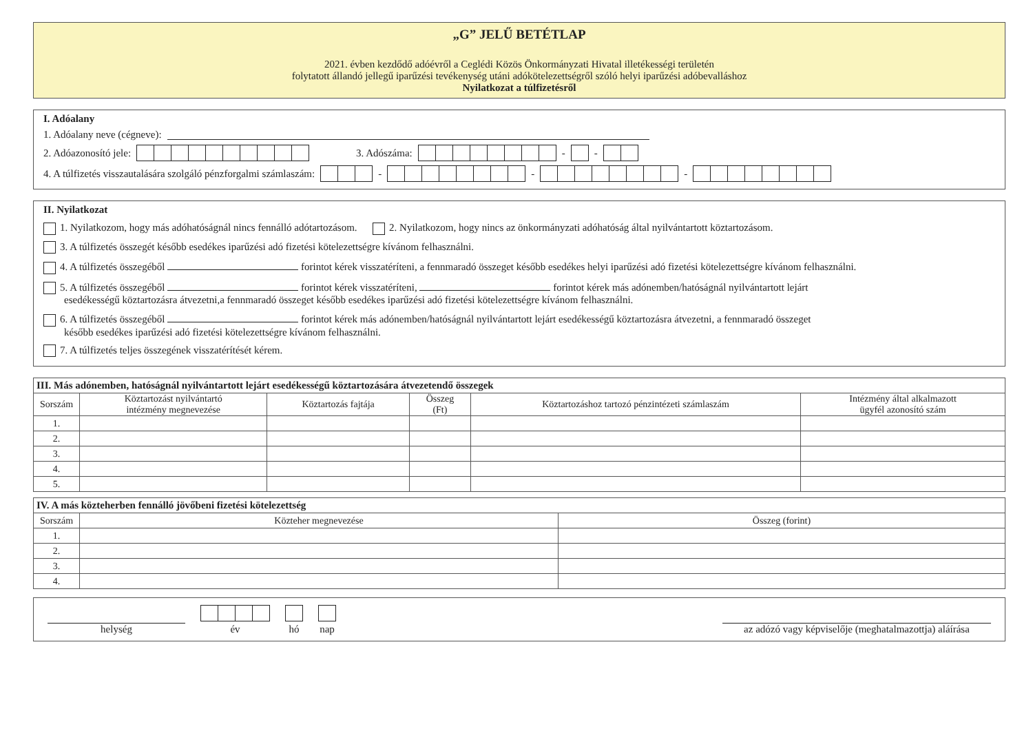„G” JELŰ BETÉTLAP
2021. évben kezdődő adóévről a Ceglédi Közös Önkormányzati Hivatal illetékességi területén
folytatott állandó jellegű iparűzési tevékenység utáni adókötelezettségről szóló helyi iparűzési adóbevalláshoz
Nyilatkozat a túlfizetésről
I. Adóalany
1. Adóalany neve (cégneve):
2. Adóazonosító jele: 3. Adószáma: - -
4. A túlfizetés visszautalására szolgáló pénzforgalmi számlaszám: - - -
II. Nyilatkozat
1. Nyilatkozom, hogy más adóhatóságnál nincs fennálló adótartozásom. 2. Nyilatkozom, hogy nincs az önkormányzati adóhatóság által nyilvántartott köztartozásom.
3. A túlfizetés összegét később esedékes iparűzési adó fizetési kötelezettségre kívánom felhasználni.
4. A túlfizetés összegéből forintot kérek visszatéríteni, a fennmaradó összeget később esedékes helyi iparűzési adó fizetési kötelezettségre kívánom felhasználni.
5. A túlfizetés összegéből forintot kérek visszatéríteni, forintot kérek más adónemben/hatóságnál nyilvántartott lejárt
esedékességű köztartozásra átvezetni,a fennmaradó összeget később esedékes iparűzési adó fizetési kötelezettségre kívánom felhasználni.
6. A túlfizetés összegéből forintot kérek más adónemben/hatóságnál nyilvántartott lejárt esedékességű köztartozásra átvezetni, a fennmaradó összeget
később esedékes iparűzési adó fizetési kötelezettségre kívánom felhasználni.
7. A túlfizetés teljes összegének visszatérítését kérem.
| III. Más adónemben, hatóságnál nyilvántartott lejárt esedékességű köztartozására átvezetendő összegek | | | | | |
| --- | --- | --- | --- | --- | --- |
| Sorszám | Köztartozást nyilvántartó intézmény megnevezése | Köztartozás fajtája | Összeg (Ft) | Köztartozáshoz tartozó pénzintézeti számlaszám | Intézmény által alkalmazott ügyfél azonosító szám |
| 1. | | | | | |
| 2. | | | | | |
| 3. | | | | | |
| 4. | | | | | |
| 5. | | | | | |
| IV. A más közteherben fennálló jövőbeni fizetési kötelezettség | | |
| --- | --- | --- |
| Sorszám | Közteher megnevezése | Összeg (forint) |
| 1. | | |
| 2. | | |
| 3. | | |
| 4. | | |
helység
év
hó
nap
az adózó vagy képviselője (meghatalmazottja) aláírása